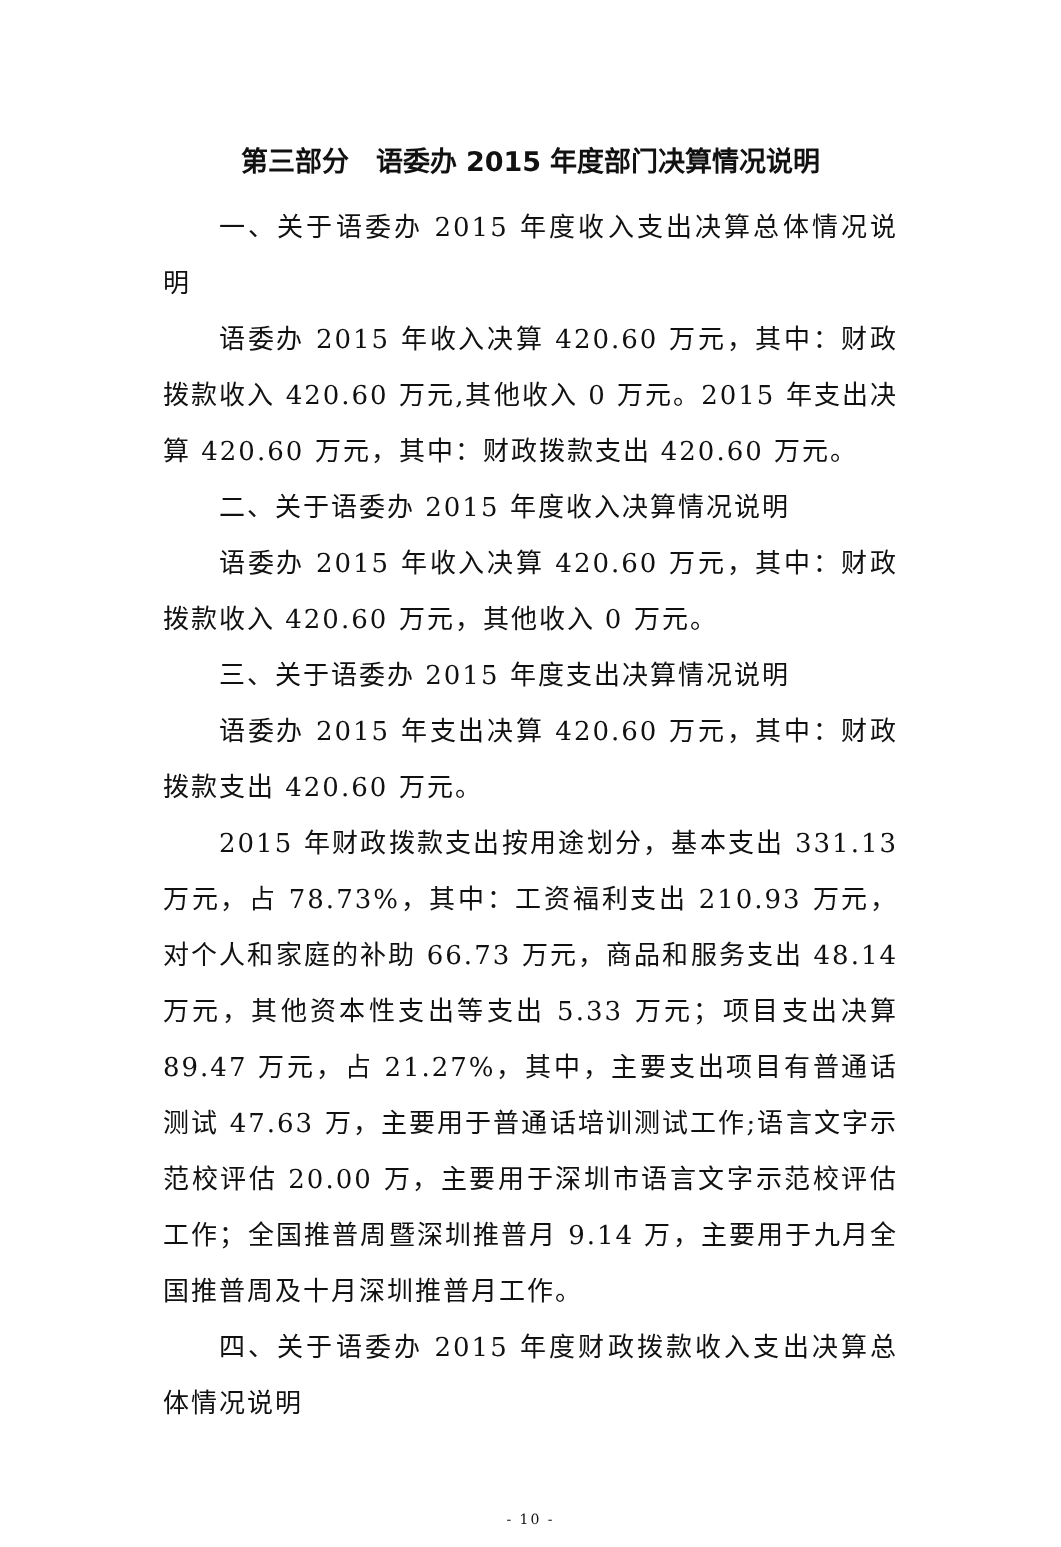第三部分　语委办 2015 年度部门决算情况说明
一、关于语委办 2015 年度收入支出决算总体情况说明
语委办 2015 年收入决算 420.60 万元，其中：财政拨款收入 420.60 万元,其他收入 0 万元。2015 年支出决算 420.60 万元，其中：财政拨款支出 420.60 万元。
二、关于语委办 2015 年度收入决算情况说明
语委办 2015 年收入决算 420.60 万元，其中：财政拨款收入 420.60 万元，其他收入 0 万元。
三、关于语委办 2015 年度支出决算情况说明
语委办 2015 年支出决算 420.60 万元，其中：财政拨款支出 420.60 万元。
2015 年财政拨款支出按用途划分，基本支出 331.13 万元，占 78.73%，其中：工资福利支出 210.93 万元，对个人和家庭的补助 66.73 万元，商品和服务支出 48.14 万元，其他资本性支出等支出 5.33 万元；项目支出决算 89.47 万元，占 21.27%，其中，主要支出项目有普通话测试 47.63 万，主要用于普通话培训测试工作;语言文字示范校评估 20.00 万，主要用于深圳市语言文字示范校评估工作；全国推普周暨深圳推普月 9.14 万，主要用于九月全国推普周及十月深圳推普月工作。
四、关于语委办 2015 年度财政拨款收入支出决算总体情况说明
- 10 -